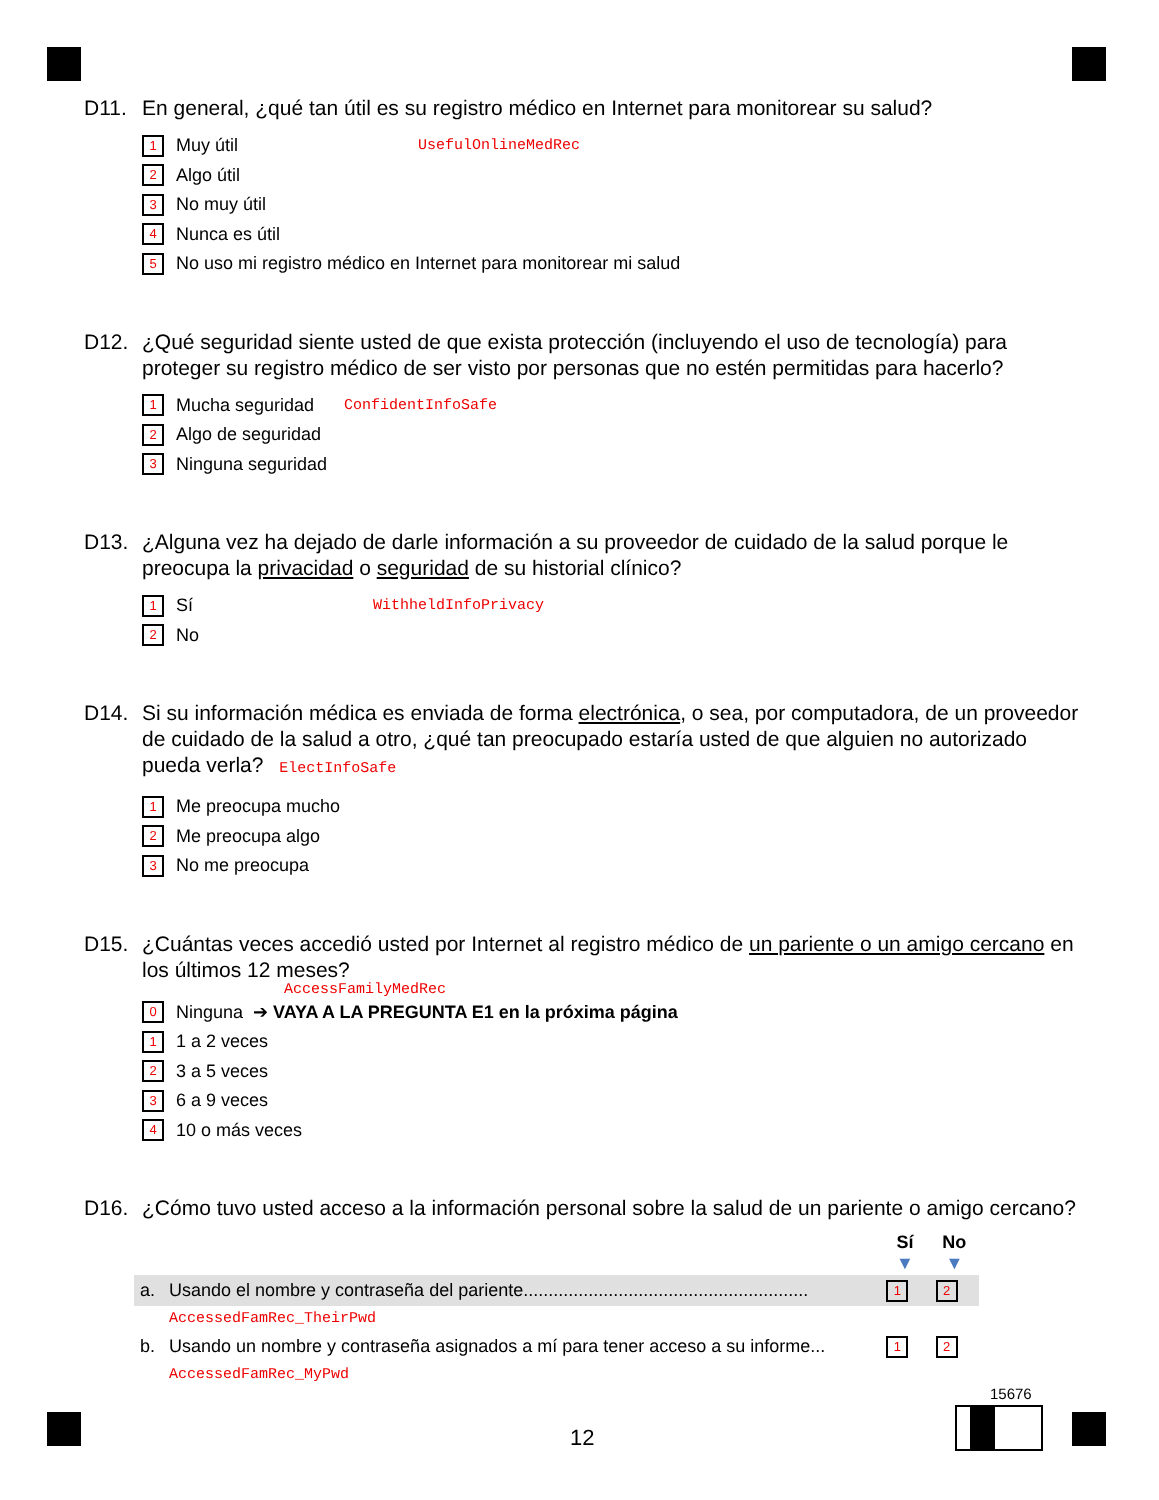D11. En general, ¿qué tan útil es su registro médico en Internet para monitorear su salud?
1 Muy útil UsefulOnlineMedRec
2 Algo útil
3 No muy útil
4 Nunca es útil
5 No uso mi registro médico en Internet para monitorear mi salud
D12. ¿Qué seguridad siente usted de que exista protección (incluyendo el uso de tecnología) para proteger su registro médico de ser visto por personas que no estén permitidas para hacerlo?
1 Mucha seguridad ConfidentInfoSafe
2 Algo de seguridad
3 Ninguna seguridad
D13. ¿Alguna vez ha dejado de darle información a su proveedor de cuidado de la salud porque le preocupa la privacidad o seguridad de su historial clínico?
1 Sí WithheldInfoPrivacy
2 No
D14. Si su información médica es enviada de forma electrónica, o sea, por computadora, de un proveedor de cuidado de la salud a otro, ¿qué tan preocupado estaría usted de que alguien no autorizado pueda verla? ElectInfoSafe
1 Me preocupa mucho
2 Me preocupa algo
3 No me preocupa
D15. ¿Cuántas veces accedió usted por Internet al registro médico de un pariente o un amigo cercano en los últimos 12 meses?
AccessFamilyMedRec
0 Ninguna ➔ VAYA A LA PREGUNTA E1 en la próxima página
1 1 a 2 veces
2 3 a 5 veces
3 6 a 9 veces
4 10 o más veces
D16. ¿Cómo tuvo usted acceso a la información personal sobre la salud de un pariente o amigo cercano?
| | | Sí ▼ | No ▼ |
| a. | Usando el nombre y contraseña del pariente......................................................... | 1 | 2 |
| | AccessedFamRec_TheirPwd | | |
| b. | Usando un nombre y contraseña asignados a mí para tener acceso a su informe... | 1 | 2 |
| | AccessedFamRec_MyPwd | | |
15676
12